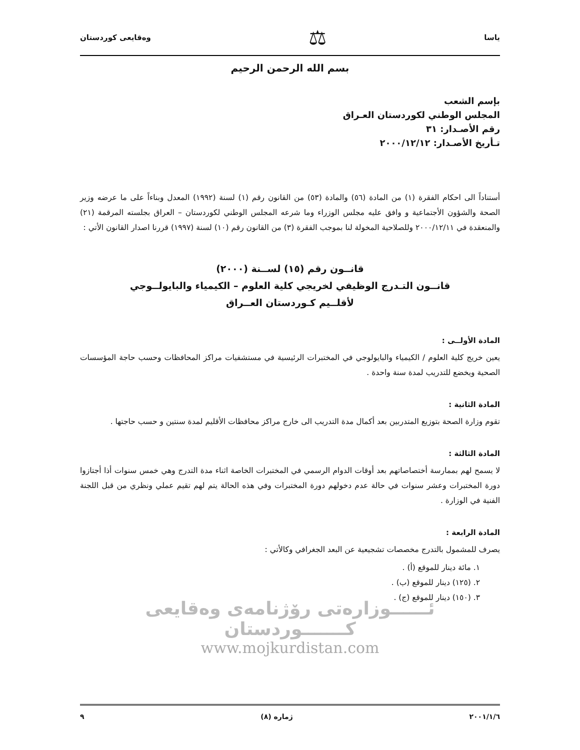ياسا ⚖ وەقايعى كوردستان
بسم الله الرحمن الرحيم
بإسم الشعب
المجلس الوطني لكوردستان العـراق
رقم الأصـدار: ٣١
تـأريخ الأصـدار: ٢٠٠٠/١٢/١٢
أستناداً الى احكام الفقرة (١) من المادة (٥٦) والمادة (٥٣) من القانون رقم (١) لسنة (١٩٩٢) المعدل وبناءاً على ما عرضه وزير الصحة والشؤون الأجتماعية و وافق عليه مجلس الوزراء وما شرعه المجلس الوطني لكوردستان – العراق بجلسته المرقمة (٢١) والمنعقدة في ٢٠٠٠/١٢/١١ وللصلاحية المخولة لنا بموجب الفقرة (٣) من القانون رقم (١٠) لسنة (١٩٩٧) قررنا اصدار القانون الأتي :
قانــون رقم (١٥) لســنة (٢٠٠٠)
قانــون التـدرج الوظيفي لخريجي كلية العلوم – الكيمياء والبايولــوجي
لأقلــيم كـوردستان العــراق
المادة الأولــى :
يعين خريج كلية العلوم / الكيمياء والبايولوجي في المختبرات الرئيسية في مستشفيات مراكز المحافظات وحسب حاجة المؤسسات الصحية ويخضع للتدريب لمدة سنة واحدة .
المادة الثانية :
تقوم وزارة الصحة بتوزيع المتدربين بعد أكمال مدة التدريب الى خارج مراكز محافظات الأقليم لمدة سنتين و حسب حاجتها .
المادة الثالثة :
لا يسمح لهم بممارسة أختصاصاتهم بعد أوقات الدوام الرسمي في المختبرات الخاصة اثناء مدة التدرج وهي خمس سنوات أذا أجتازوا دورة المختبرات وعشر سنوات في حالة عدم دخولهم دورة المختبرات وفي هذه الحالة يتم لهم تقيم عملي ونظري من قبل اللجنة الفنية في الوزارة .
المادة الرابعة :
يصرف للمشمول بالتدرج مخصصات تشجيعية عن البعد الجغرافي وكالأتي :
١. مائة دينار للموقع (أ) .
٢. (١٢٥) دينار للموقع (ب) .
٣. (١٥٠) دينار للموقع (ج) .
ئــــــوزارەتى رۆژنامەى وەقايعى كـــــــوردستان
www.mojkurdistan.com
٢٠٠١/١/٦ ژمارە (٨) ٩